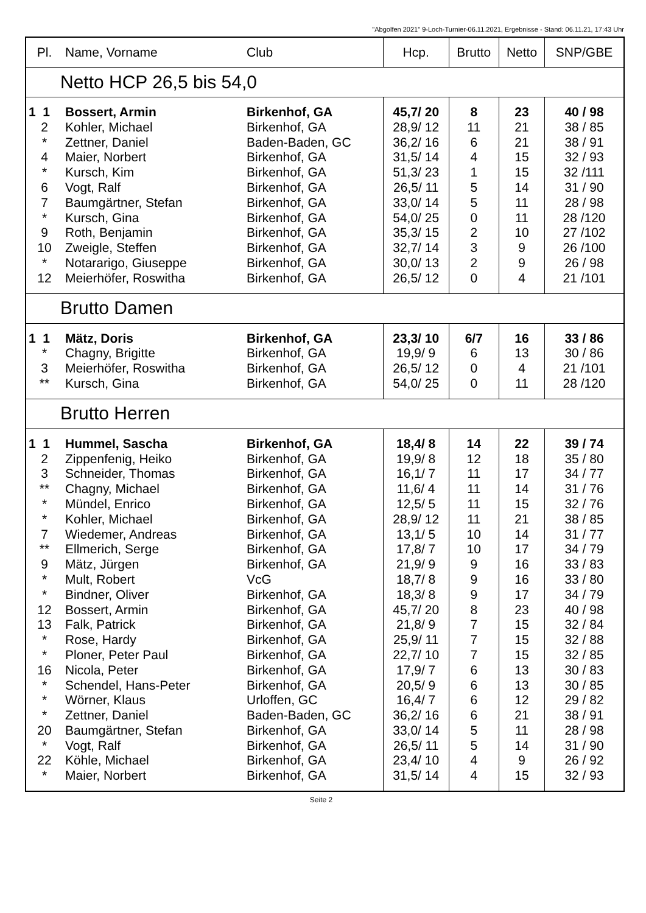"Abgolfen 2021" 9-Loch-Turnier-06.11.2021, Ergebnisse - Stand: 06.11.21, 17:43 Uhr
| Pl. | Name, Vorname | Club | Hcp. | Brutto | Netto | SNP/GBE |
| --- | --- | --- | --- | --- | --- | --- |
| Netto HCP 26,5 bis 54,0 | | | | | | |
| 1 1 | Bossert, Armin | Birkenhof, GA | 45,7/ 20 | 8 | 23 | 40 / 98 |
| 2 | Kohler, Michael | Birkenhof, GA | 28,9/ 12 | 11 | 21 | 38 / 85 |
| * | Zettner, Daniel | Baden-Baden, GC | 36,2/ 16 | 6 | 21 | 38 / 91 |
| 4 | Maier, Norbert | Birkenhof, GA | 31,5/ 14 | 4 | 15 | 32 / 93 |
| * | Kursch, Kim | Birkenhof, GA | 51,3/ 23 | 1 | 15 | 32 /111 |
| 6 | Vogt, Ralf | Birkenhof, GA | 26,5/ 11 | 5 | 14 | 31 / 90 |
| 7 | Baumgärtner, Stefan | Birkenhof, GA | 33,0/ 14 | 5 | 11 | 28 / 98 |
| * | Kursch, Gina | Birkenhof, GA | 54,0/ 25 | 0 | 11 | 28 /120 |
| 9 | Roth, Benjamin | Birkenhof, GA | 35,3/ 15 | 2 | 10 | 27 /102 |
| 10 | Zweigle, Steffen | Birkenhof, GA | 32,7/ 14 | 3 | 9 | 26 /100 |
| * | Notararigo, Giuseppe | Birkenhof, GA | 30,0/ 13 | 2 | 9 | 26 / 98 |
| 12 | Meierhöfer, Roswitha | Birkenhof, GA | 26,5/ 12 | 0 | 4 | 21 /101 |
| Brutto Damen | | | | | | |
| 1 1 | Mätz, Doris | Birkenhof, GA | 23,3/ 10 | 6/7 | 16 | 33 / 86 |
| * | Chagny, Brigitte | Birkenhof, GA | 19,9/ 9 | 6 | 13 | 30 / 86 |
| 3 | Meierhöfer, Roswitha | Birkenhof, GA | 26,5/ 12 | 0 | 4 | 21 /101 |
| ** | Kursch, Gina | Birkenhof, GA | 54,0/ 25 | 0 | 11 | 28 /120 |
| Brutto Herren | | | | | | |
| 1 1 | Hummel, Sascha | Birkenhof, GA | 18,4/ 8 | 14 | 22 | 39 / 74 |
| 2 | Zippenfenig, Heiko | Birkenhof, GA | 19,9/ 8 | 12 | 18 | 35 / 80 |
| 3 | Schneider, Thomas | Birkenhof, GA | 16,1/ 7 | 11 | 17 | 34 / 77 |
| ** | Chagny, Michael | Birkenhof, GA | 11,6/ 4 | 11 | 14 | 31 / 76 |
| * | Mündel, Enrico | Birkenhof, GA | 12,5/ 5 | 11 | 15 | 32 / 76 |
| * | Kohler, Michael | Birkenhof, GA | 28,9/ 12 | 11 | 21 | 38 / 85 |
| 7 | Wiedemer, Andreas | Birkenhof, GA | 13,1/ 5 | 10 | 14 | 31 / 77 |
| ** | Ellmerich, Serge | Birkenhof, GA | 17,8/ 7 | 10 | 17 | 34 / 79 |
| 9 | Mätz, Jürgen | Birkenhof, GA | 21,9/ 9 | 9 | 16 | 33 / 83 |
| * | Mult, Robert | VcG | 18,7/ 8 | 9 | 16 | 33 / 80 |
| * | Bindner, Oliver | Birkenhof, GA | 18,3/ 8 | 9 | 17 | 34 / 79 |
| 12 | Bossert, Armin | Birkenhof, GA | 45,7/ 20 | 8 | 23 | 40 / 98 |
| 13 | Falk, Patrick | Birkenhof, GA | 21,8/ 9 | 7 | 15 | 32 / 84 |
| * | Rose, Hardy | Birkenhof, GA | 25,9/ 11 | 7 | 15 | 32 / 88 |
| * | Ploner, Peter Paul | Birkenhof, GA | 22,7/ 10 | 7 | 15 | 32 / 85 |
| 16 | Nicola, Peter | Birkenhof, GA | 17,9/ 7 | 6 | 13 | 30 / 83 |
| * | Schendel, Hans-Peter | Birkenhof, GA | 20,5/ 9 | 6 | 13 | 30 / 85 |
| * | Wörner, Klaus | Urloffen, GC | 16,4/ 7 | 6 | 12 | 29 / 82 |
| * | Zettner, Daniel | Baden-Baden, GC | 36,2/ 16 | 6 | 21 | 38 / 91 |
| 20 | Baumgärtner, Stefan | Birkenhof, GA | 33,0/ 14 | 5 | 11 | 28 / 98 |
| * | Vogt, Ralf | Birkenhof, GA | 26,5/ 11 | 5 | 14 | 31 / 90 |
| 22 | Köhle, Michael | Birkenhof, GA | 23,4/ 10 | 4 | 9 | 26 / 92 |
| * | Maier, Norbert | Birkenhof, GA | 31,5/ 14 | 4 | 15 | 32 / 93 |
Seite 2